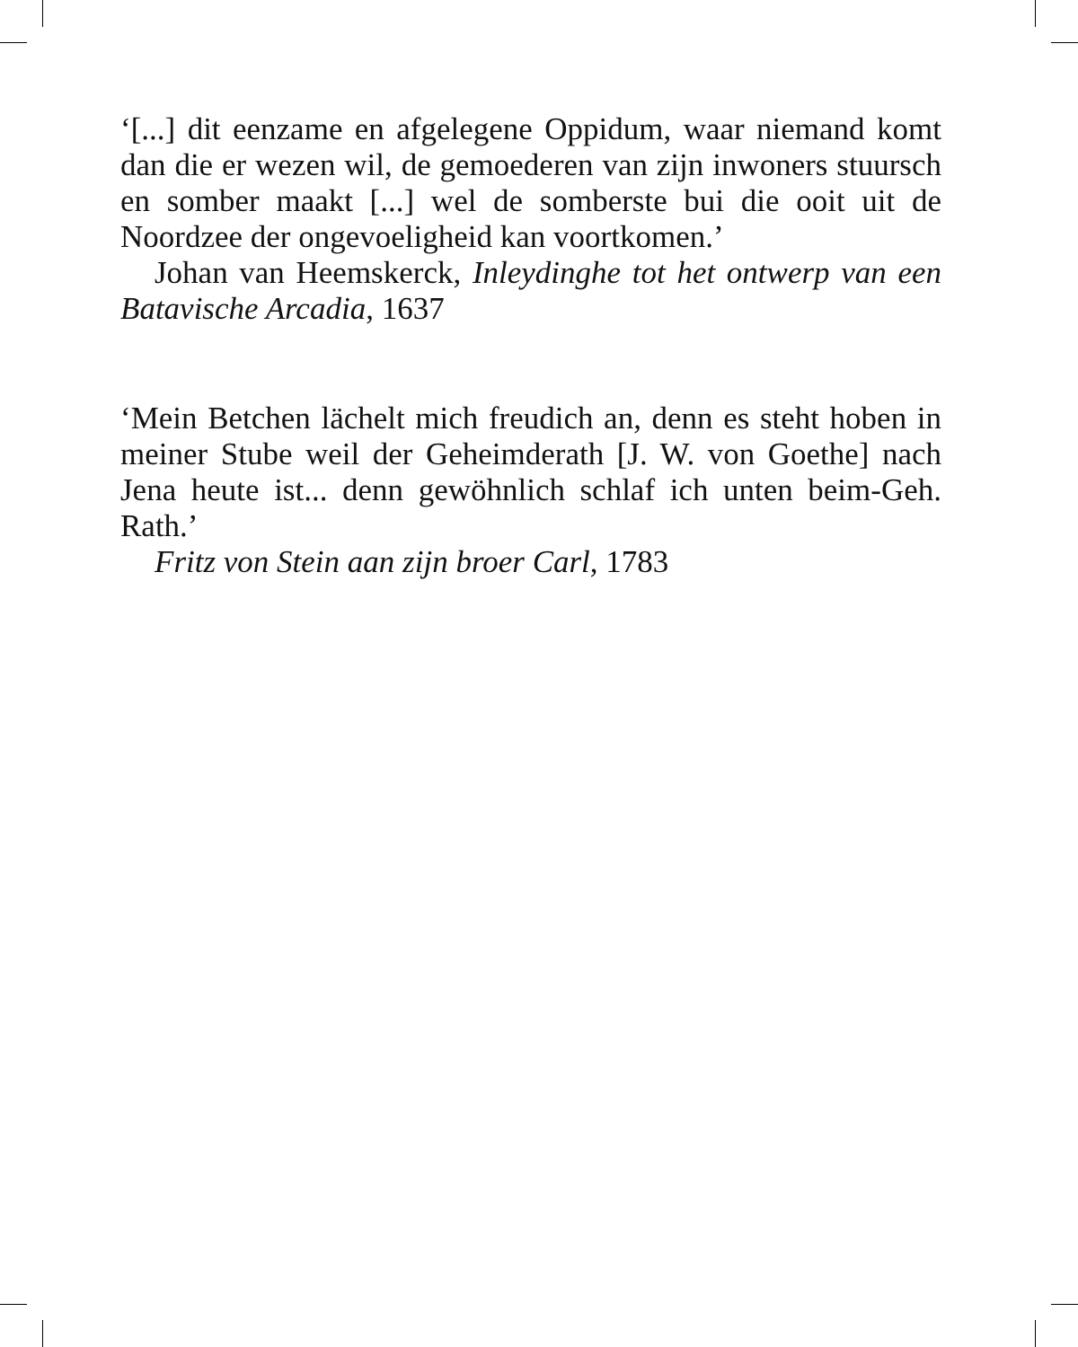‘[...] dit eenzame en afgelegene Oppidum, waar niemand komt dan die er wezen wil, de gemoederen van zijn inwoners stuursch en somber maakt [...] wel de somberste bui die ooit uit de Noordzee der ongevoeligheid kan voortkomen.’
Johan van Heemskerck, Inleydinghe tot het ontwerp van een Batavische Arcadia, 1637
‘Mein Betchen lächelt mich freudich an, denn es steht hoben in meiner Stube weil der Geheimderath [J. W. von Goethe] nach Jena heute ist... denn gewöhnlich schlaf ich unten beim-Geh. Rath.’
Fritz von Stein aan zijn broer Carl, 1783